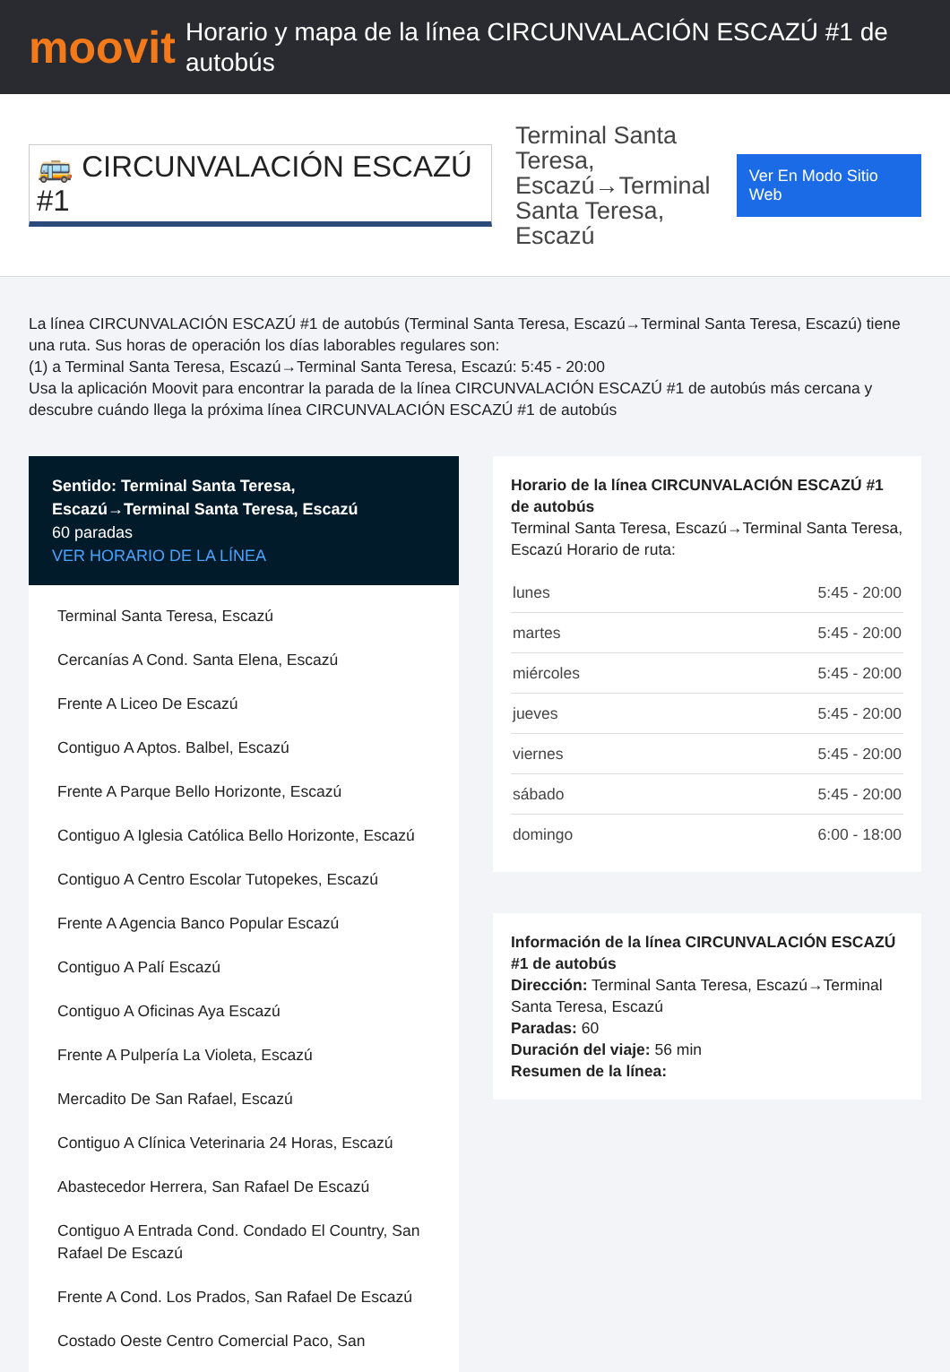moovit
Horario y mapa de la línea CIRCUNVALACIÓN ESCAZÚ #1 de autobús
🚌 CIRCUNVALACIÓN ESCAZÚ #1
Terminal Santa Teresa, Escazú→Terminal Santa Teresa, Escazú
Ver En Modo Sitio Web
La línea CIRCUNVALACIÓN ESCAZÚ #1 de autobús (Terminal Santa Teresa, Escazú→Terminal Santa Teresa, Escazú) tiene una ruta. Sus horas de operación los días laborables regulares son:
(1) a Terminal Santa Teresa, Escazú→Terminal Santa Teresa, Escazú: 5:45 - 20:00
Usa la aplicación Moovit para encontrar la parada de la línea CIRCUNVALACIÓN ESCAZÚ #1 de autobús más cercana y descubre cuándo llega la próxima línea CIRCUNVALACIÓN ESCAZÚ #1 de autobús
Sentido: Terminal Santa Teresa, Escazú→Terminal Santa Teresa, Escazú
60 paradas
VER HORARIO DE LA LÍNEA
Terminal Santa Teresa, Escazú
Cercanías A Cond. Santa Elena, Escazú
Frente A Liceo De Escazú
Contiguo A Aptos. Balbel, Escazú
Frente A Parque Bello Horizonte, Escazú
Contiguo A Iglesia Católica Bello Horizonte, Escazú
Contiguo A Centro Escolar Tutopekes, Escazú
Frente A Agencia Banco Popular Escazú
Contiguo A Palí Escazú
Contiguo A Oficinas Aya Escazú
Frente A Pulpería La Violeta, Escazú
Mercadito De San Rafael, Escazú
Contiguo A Clínica Veterinaria 24 Horas, Escazú
Abastecedor Herrera, San Rafael De Escazú
Contiguo A Entrada Cond. Condado El Country, San Rafael De Escazú
Frente A Cond. Los Prados, San Rafael De Escazú
Costado Oeste Centro Comercial Paco, San
Horario de la línea CIRCUNVALACIÓN ESCAZÚ #1 de autobús
Terminal Santa Teresa, Escazú→Terminal Santa Teresa, Escazú Horario de ruta:
| lunes | 5:45 - 20:00 |
| martes | 5:45 - 20:00 |
| miércoles | 5:45 - 20:00 |
| jueves | 5:45 - 20:00 |
| viernes | 5:45 - 20:00 |
| sábado | 5:45 - 20:00 |
| domingo | 6:00 - 18:00 |
Información de la línea CIRCUNVALACIÓN ESCAZÚ #1 de autobús
Dirección: Terminal Santa Teresa, Escazú→Terminal Santa Teresa, Escazú
Paradas: 60
Duración del viaje: 56 min
Resumen de la línea: